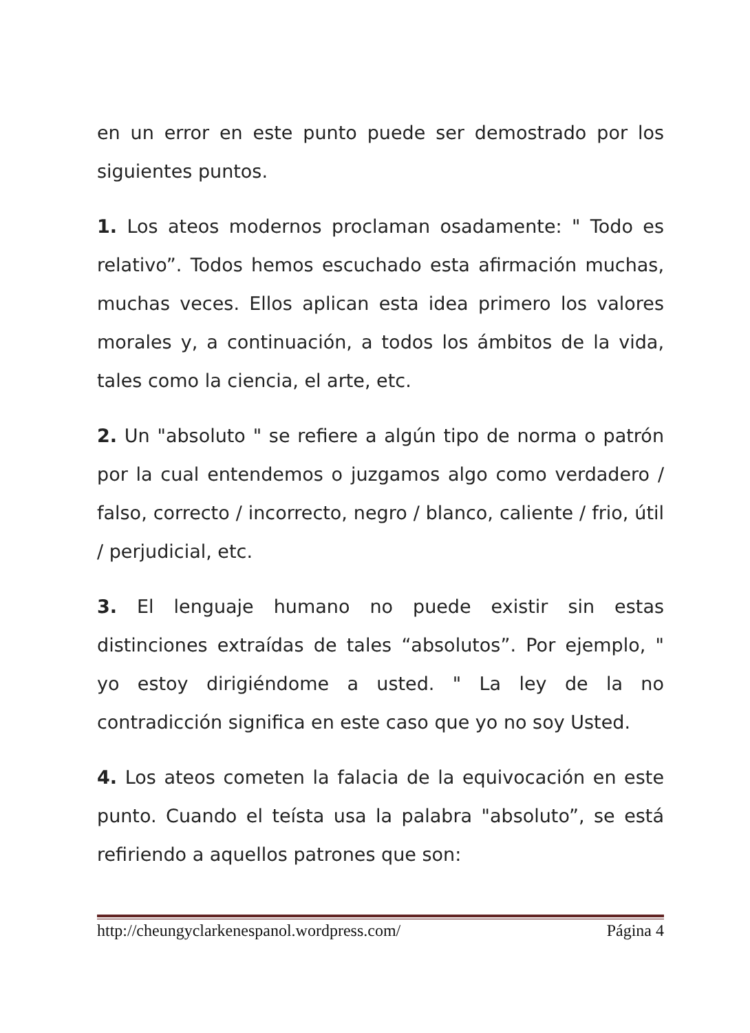en un error en este punto puede ser demostrado por los siguientes puntos.
1. Los ateos modernos proclaman osadamente: " Todo es relativo”. Todos hemos escuchado esta afirmación muchas, muchas veces. Ellos aplican esta idea primero los valores morales y, a continuación, a todos los ámbitos de la vida, tales como la ciencia, el arte, etc.
2. Un "absoluto " se refiere a algún tipo de norma o patrón por la cual entendemos o juzgamos algo como verdadero / falso, correcto / incorrecto, negro / blanco, caliente / frio, útil / perjudicial, etc.
3. El lenguaje humano no puede existir sin estas distinciones extraídas de tales “absolutos”. Por ejemplo, " yo estoy dirigiéndome a usted. " La ley de la no contradicción significa en este caso que yo no soy Usted.
4. Los ateos cometen la falacia de la equivocación en este punto. Cuando el teísta usa la palabra "absoluto”, se está refiriendo a aquellos patrones que son:
http://cheungyclarkenespanol.wordpress.com/ Página 4